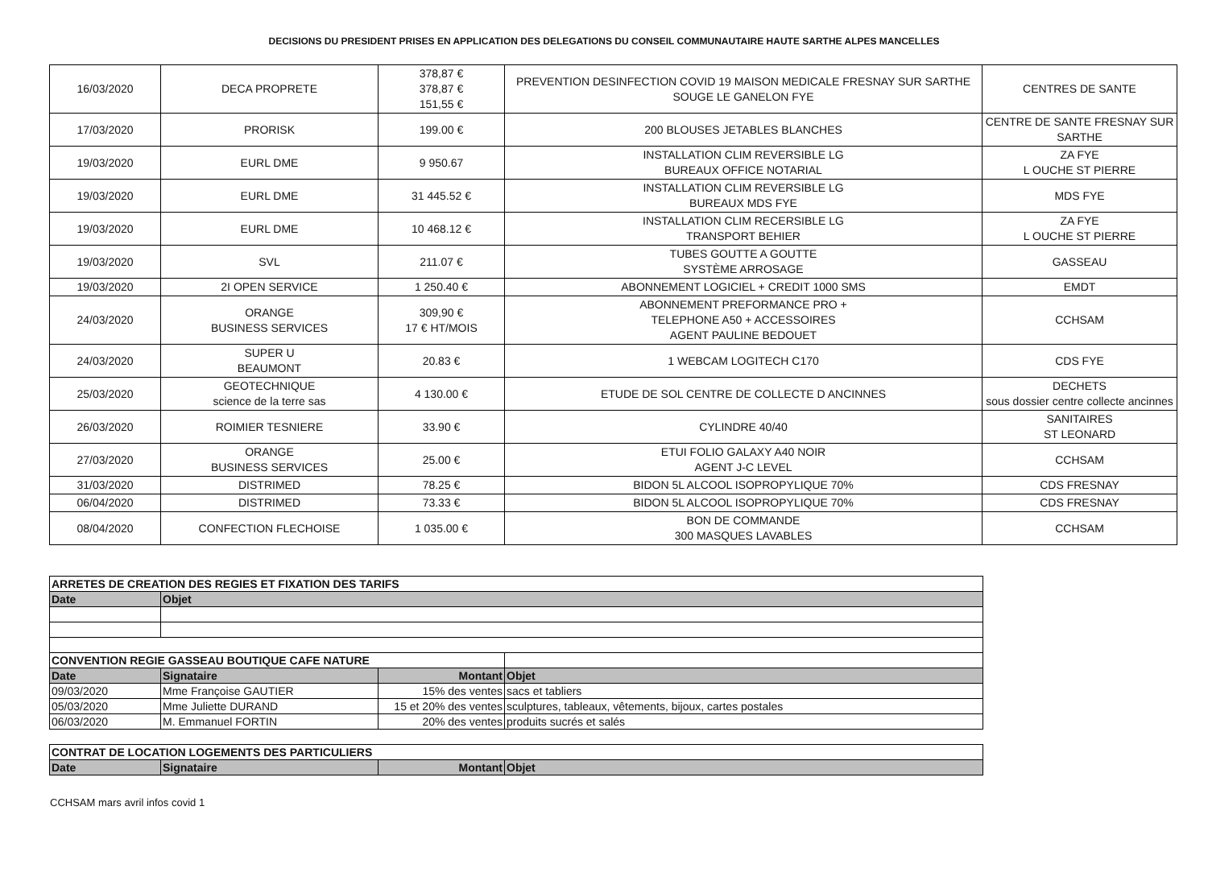DECISIONS DU PRESIDENT PRISES EN APPLICATION DES DELEGATIONS DU CONSEIL COMMUNAUTAIRE HAUTE SARTHE ALPES MANCELLES
| 16/03/2020 | DECA PROPRETE | 378,87 € 378,87 € 151,55 € | PREVENTION DESINFECTION COVID 19 MAISON MEDICALE FRESNAY SUR SARTHE SOUGE LE GANELON FYE | CENTRES DE SANTE |
| 17/03/2020 | PRORISK | 199.00 € | 200 BLOUSES JETABLES BLANCHES | CENTRE DE SANTE FRESNAY SUR SARTHE |
| 19/03/2020 | EURL DME | 9 950.67 | INSTALLATION CLIM REVERSIBLE LG BUREAUX OFFICE NOTARIAL | ZA FYE L OUCHE ST PIERRE |
| 19/03/2020 | EURL DME | 31 445.52 € | INSTALLATION CLIM REVERSIBLE LG BUREAUX MDS FYE | MDS FYE |
| 19/03/2020 | EURL DME | 10 468.12 € | INSTALLATION CLIM RECERSIBLE LG TRANSPORT BEHIER | ZA FYE L OUCHE ST PIERRE |
| 19/03/2020 | SVL | 211.07 € | TUBES GOUTTE A GOUTTE SYSTÈME ARROSAGE | GASSEAU |
| 19/03/2020 | 2I OPEN SERVICE | 1 250.40 € | ABONNEMENT LOGICIEL + CREDIT 1000 SMS | EMDT |
| 24/03/2020 | ORANGE BUSINESS SERVICES | 309,90 € 17 € HT/MOIS | ABONNEMENT PREFORMANCE PRO + TELEPHONE A50 + ACCESSOIRES AGENT PAULINE BEDOUET | CCHSAM |
| 24/03/2020 | SUPER U BEAUMONT | 20.83 € | 1 WEBCAM LOGITECH C170 | CDS FYE |
| 25/03/2020 | GEOTECHNIQUE science de la terre sas | 4 130.00 € | ETUDE DE SOL CENTRE DE COLLECTE D ANCINNES | DECHETS sous dossier centre collecte ancinnes |
| 26/03/2020 | ROIMIER TESNIERE | 33.90 € | CYLINDRE 40/40 | SANITAIRES ST LEONARD |
| 27/03/2020 | ORANGE BUSINESS SERVICES | 25.00 € | ETUI FOLIO GALAXY A40 NOIR AGENT J-C LEVEL | CCHSAM |
| 31/03/2020 | DISTRIMED | 78.25 € | BIDON 5L ALCOOL ISOPROPYLIQUE 70% | CDS FRESNAY |
| 06/04/2020 | DISTRIMED | 73.33 € | BIDON 5L ALCOOL ISOPROPYLIQUE 70% | CDS FRESNAY |
| 08/04/2020 | CONFECTION FLECHOISE | 1 035.00 € | BON DE COMMANDE 300 MASQUES LAVABLES | CCHSAM |
| ARRETES DE CREATION DES REGIES ET FIXATION DES TARIFS | | | |
| Date | Objet | | |
| CONVENTION REGIE GASSEAU BOUTIQUE CAFE NATURE | | | |
| Date | Signataire | Montant | Objet |
| 09/03/2020 | Mme Françoise GAUTIER | 15% des ventes | sacs et tabliers |
| 05/03/2020 | Mme Juliette DURAND | 15 et 20% des ventes | sculptures, tableaux, vêtements, bijoux, cartes postales |
| 06/03/2020 | M. Emmanuel FORTIN | 20% des ventes | produits sucrés et salés |
| CONTRAT DE LOCATION LOGEMENTS DES PARTICULIERS | | | |
| Date | Signataire | Montant | Objet |
CCHSAM mars avril infos covid 1